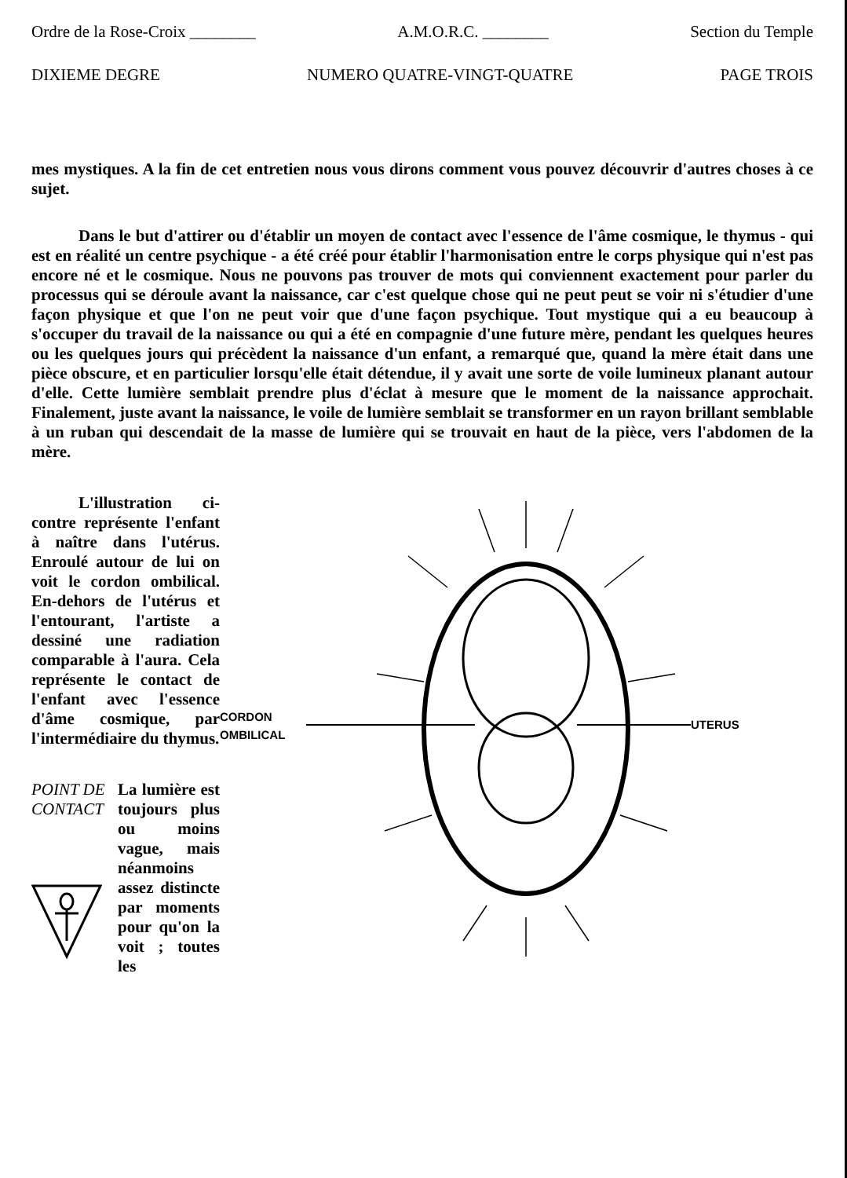Ordre de la Rose-Croix ________ A.M.O.R.C. ________ Section du Temple
DIXIEME DEGRE NUMERO QUATRE-VINGT-QUATRE PAGE TROIS
mes mystiques. A la fin de cet entretien nous vous dirons comment vous pouvez découvrir d'autres choses à ce sujet.
Dans le but d'attirer ou d'établir un moyen de contact avec l'essence de l'âme cosmique, le thymus - qui est en réalité un centre psychique - a été créé pour établir l'harmonisation entre le corps physique qui n'est pas encore né et le cosmique. Nous ne pouvons pas trouver de mots qui conviennent exactement pour parler du processus qui se déroule avant la naissance, car c'est quelque chose qui ne peut peut se voir ni s'étudier d'une façon physique et que l'on ne peut voir que d'une façon psychique. Tout mystique qui a eu beaucoup à s'occuper du travail de la naissance ou qui a été en compagnie d'une future mère, pendant les quelques heures ou les quelques jours qui précèdent la naissance d'un enfant, a remarqué que, quand la mère était dans une pièce obscure, et en particulier lorsqu'elle était détendue, il y avait une sorte de voile lumineux planant autour d'elle. Cette lumière semblait prendre plus d'éclat à mesure que le moment de la naissance approchait. Finalement, juste avant la naissance, le voile de lumière semblait se transformer en un rayon brillant semblable à un ruban qui descendait de la masse de lumière qui se trouvait en haut de la pièce, vers l'abdomen de la mère.
L'illustration ci-contre représente l'enfant à naître dans l'utérus. Enroulé autour de lui on voit le cordon ombilical. En-dehors de l'utérus et l'entourant, l'artiste a dessiné une radiation comparable à l'aura. Cela représente le contact de l'enfant avec l'essence d'âme cosmique, par l'intermédiaire du thymus.
POINT DE CONTACT
La lumière est toujours plus ou moins vague, mais néanmoins assez distincte par moments pour qu'on la voit ; toutes les
CORDON
OMBILICAL
UTERUS